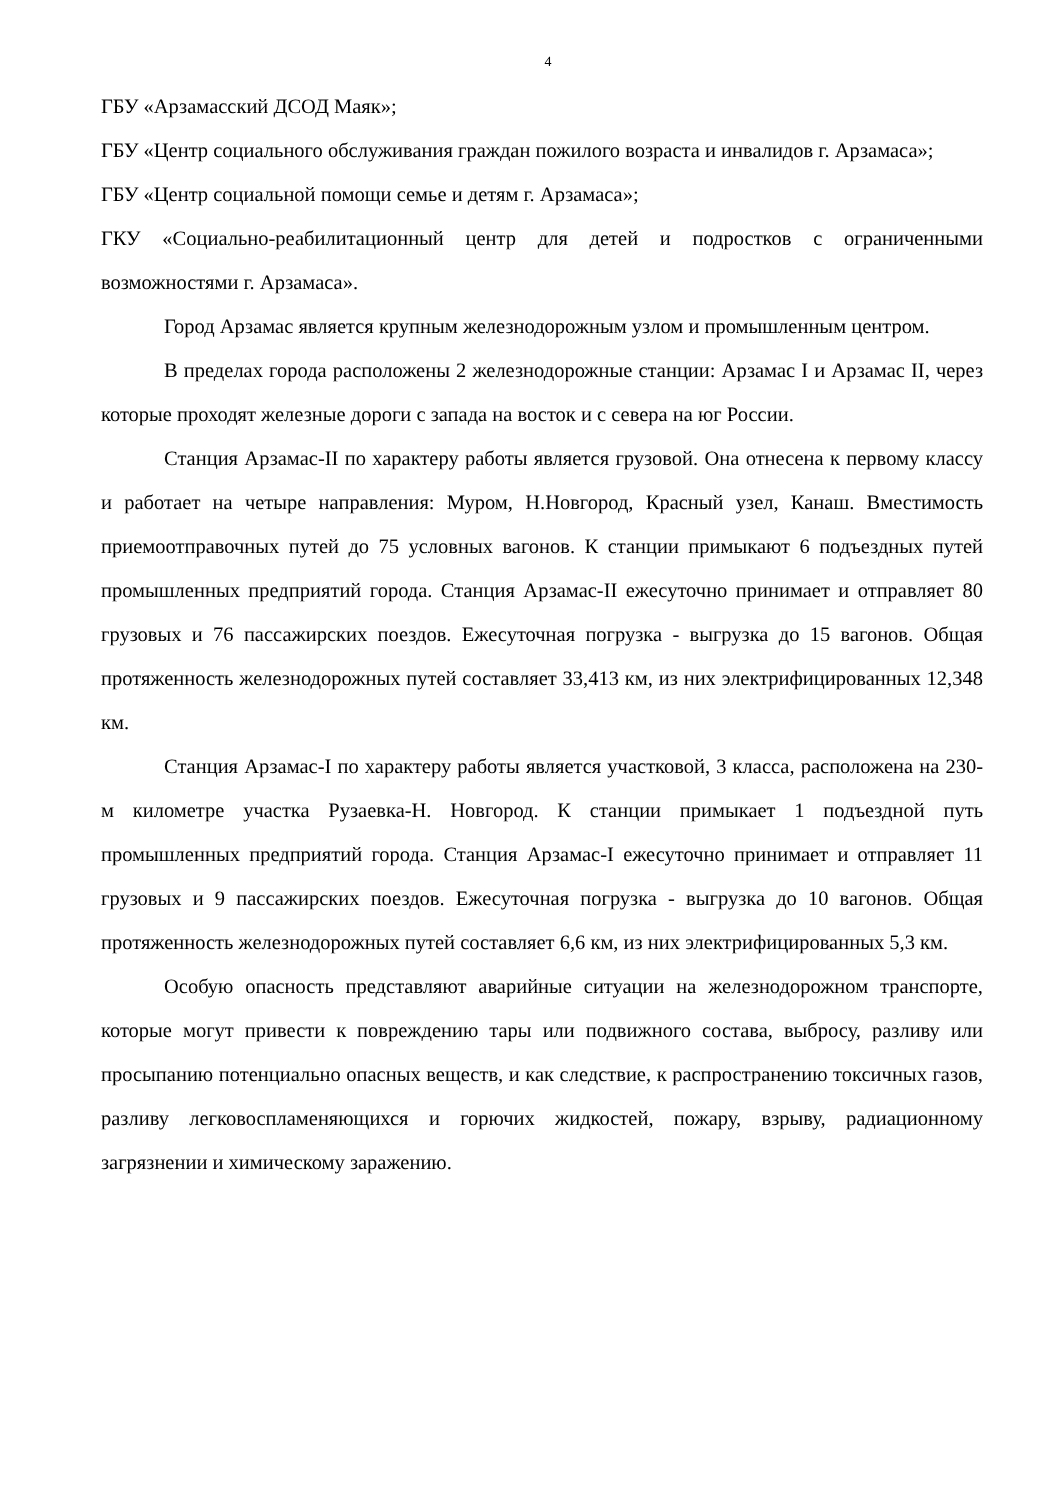4
ГБУ «Арзамасский ДСОД Маяк»;
ГБУ «Центр социального обслуживания граждан пожилого возраста и инвалидов г. Арзамаса»;
ГБУ «Центр социальной помощи семье и детям г. Арзамаса»;
ГКУ «Социально-реабилитационный центр для детей и подростков с ограниченными возможностями г. Арзамаса».
Город Арзамас является крупным железнодорожным узлом и промышленным центром.
В пределах города расположены 2 железнодорожные станции: Арзамас I и Арзамас II, через которые проходят железные дороги с запада на восток и с севера на юг России.
Станция Арзамас-II по характеру работы является грузовой. Она отнесена к первому классу и работает на четыре направления: Муром, Н.Новгород, Красный узел, Канаш. Вместимость приемоотправочных путей до 75 условных вагонов. К станции примыкают 6 подъездных путей промышленных предприятий города. Станция Арзамас-II ежесуточно принимает и отправляет 80 грузовых и 76 пассажирских поездов. Ежесуточная погрузка - выгрузка до 15 вагонов. Общая протяженность железнодорожных путей составляет 33,413 км, из них электрифицированных 12,348 км.
Станция Арзамас-I по характеру работы является участковой, 3 класса, расположена на 230-м километре участка Рузаевка-Н. Новгород. К станции примыкает 1 подъездной путь промышленных предприятий города. Станция Арзамас-I ежесуточно принимает и отправляет 11 грузовых и 9 пассажирских поездов. Ежесуточная погрузка - выгрузка до 10 вагонов. Общая протяженность железнодорожных путей составляет 6,6 км, из них электрифицированных 5,3 км.
Особую опасность представляют аварийные ситуации на железнодорожном транспорте, которые могут привести к повреждению тары или подвижного состава, выбросу, разливу или просыпанию потенциально опасных веществ, и как следствие, к распространению токсичных газов, разливу легковоспламеняющихся и горючих жидкостей, пожару, взрыву, радиационному загрязнении и химическому заражению.